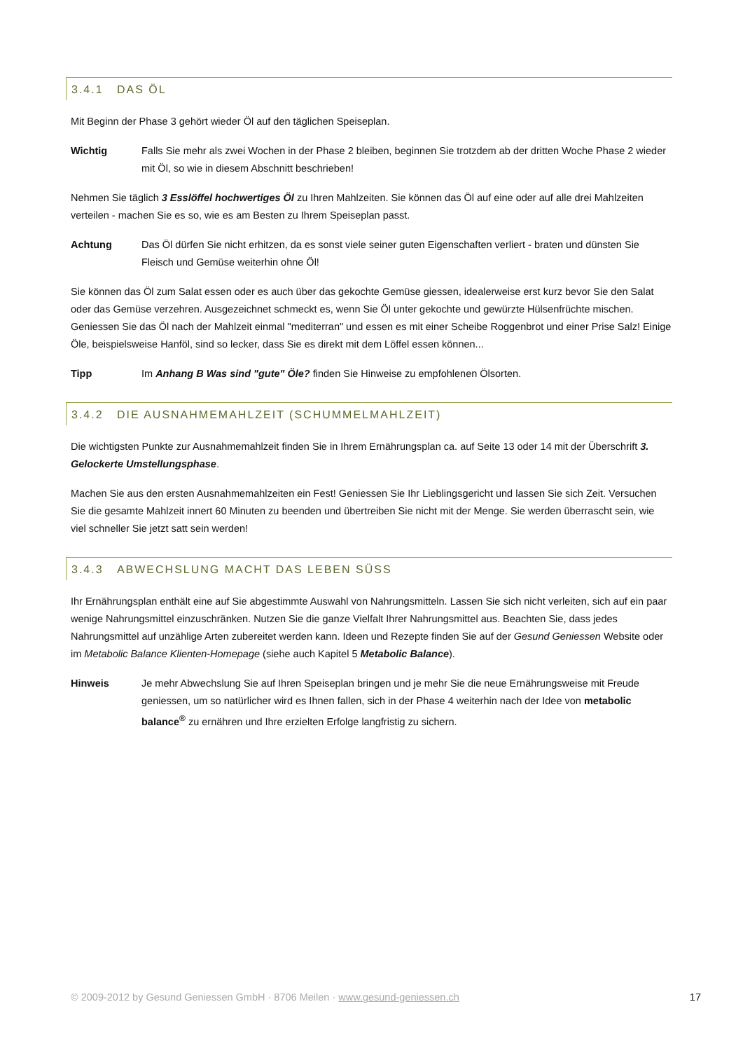3.4.1 DAS ÖL
Mit Beginn der Phase 3 gehört wieder Öl auf den täglichen Speiseplan.
Wichtig Falls Sie mehr als zwei Wochen in der Phase 2 bleiben, beginnen Sie trotzdem ab der dritten Woche Phase 2 wieder mit Öl, so wie in diesem Abschnitt beschrieben!
Nehmen Sie täglich 3 Esslöffel hochwertiges Öl zu Ihren Mahlzeiten. Sie können das Öl auf eine oder auf alle drei Mahlzeiten verteilen - machen Sie es so, wie es am Besten zu Ihrem Speiseplan passt.
Achtung Das Öl dürfen Sie nicht erhitzen, da es sonst viele seiner guten Eigenschaften verliert - braten und dünsten Sie Fleisch und Gemüse weiterhin ohne Öl!
Sie können das Öl zum Salat essen oder es auch über das gekochte Gemüse giessen, idealerweise erst kurz bevor Sie den Salat oder das Gemüse verzehren. Ausgezeichnet schmeckt es, wenn Sie Öl unter gekochte und gewürzte Hülsenfrüchte mischen. Geniessen Sie das Öl nach der Mahlzeit einmal "mediterran" und essen es mit einer Scheibe Roggenbrot und einer Prise Salz! Einige Öle, beispielsweise Hanföl, sind so lecker, dass Sie es direkt mit dem Löffel essen können...
Tipp Im Anhang B Was sind "gute" Öle? finden Sie Hinweise zu empfohlenen Ölsorten.
3.4.2 DIE AUSNAHMEMAHLZEIT (SCHUMMELMAHLZEIT)
Die wichtigsten Punkte zur Ausnahmemahlzeit finden Sie in Ihrem Ernährungsplan ca. auf Seite 13 oder 14 mit der Überschrift 3. Gelockerte Umstellungsphase.
Machen Sie aus den ersten Ausnahmemahlzeiten ein Fest! Geniessen Sie Ihr Lieblingsgericht und lassen Sie sich Zeit. Versuchen Sie die gesamte Mahlzeit innert 60 Minuten zu beenden und übertreiben Sie nicht mit der Menge. Sie werden überrascht sein, wie viel schneller Sie jetzt satt sein werden!
3.4.3 ABWECHSLUNG MACHT DAS LEBEN SÜSS
Ihr Ernährungsplan enthält eine auf Sie abgestimmte Auswahl von Nahrungsmitteln. Lassen Sie sich nicht verleiten, sich auf ein paar wenige Nahrungsmittel einzuschränken. Nutzen Sie die ganze Vielfalt Ihrer Nahrungsmittel aus. Beachten Sie, dass jedes Nahrungsmittel auf unzählige Arten zubereitet werden kann. Ideen und Rezepte finden Sie auf der Gesund Geniessen Website oder im Metabolic Balance Klienten-Homepage (siehe auch Kapitel 5 Metabolic Balance).
Hinweis Je mehr Abwechslung Sie auf Ihren Speiseplan bringen und je mehr Sie die neue Ernährungsweise mit Freude geniessen, um so natürlicher wird es Ihnen fallen, sich in der Phase 4 weiterhin nach der Idee von metabolic balance<sup>®</sup> zu ernähren und Ihre erzielten Erfolge langfristig zu sichern.
© 2009-2012 by Gesund Geniessen GmbH · 8706 Meilen · www.gesund-geniessen.ch 17